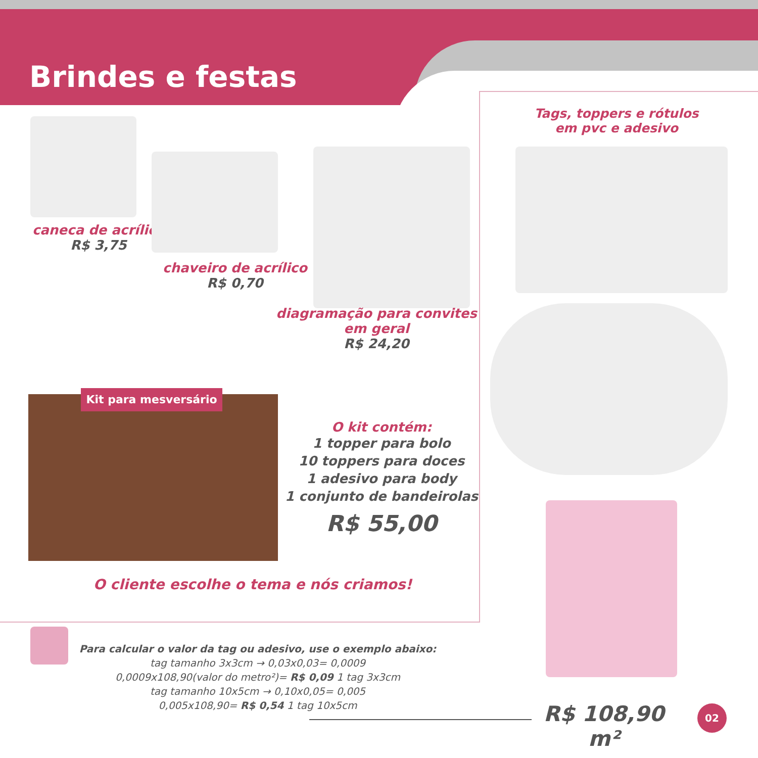Brindes e festas
caneca de acrílico
R$ 3,75
chaveiro de acrílico
R$ 0,70
diagramação para convites
em geral
R$ 24,20
Tags, toppers e rótulos
em pvc e adesivo
Kit para mesversário
O kit contém:
1 topper para bolo
10 toppers para doces
1 adesivo para body
1 conjunto de bandeirolas
R$ 55,00
O cliente escolhe o tema e nós criamos!
Para calcular o valor da tag ou adesivo, use o exemplo abaixo:
tag tamanho 3x3cm → 0,03x0,03= 0,0009
0,0009x108,90(valor do metro²)= R$ 0,09 1 tag 3x3cm
tag tamanho 10x5cm → 0,10x0,05= 0,005
0,005x108,90= R$ 0,54 1 tag 10x5cm
R$ 108,90 m²
02